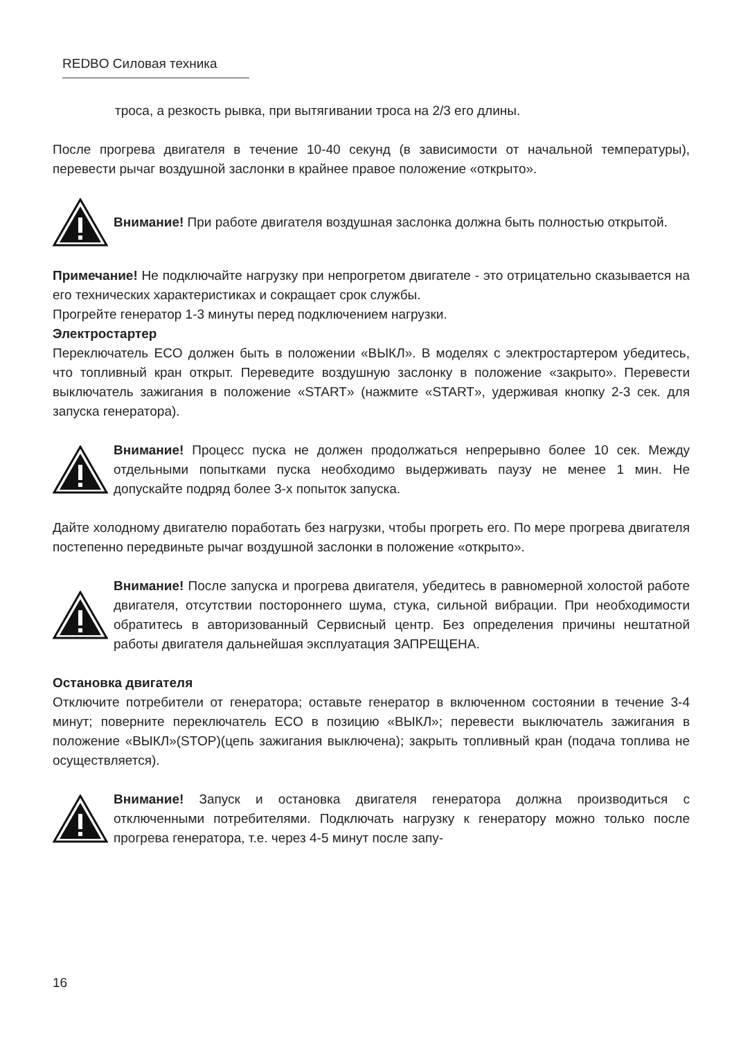REDBO Силовая техника
троса, а резкость рывка, при вытягивании троса на 2/3 его длины.
После прогрева двигателя в течение 10-40 секунд (в зависимости от начальной температуры), перевести рычаг воздушной заслонки в крайнее правое положение «открыто».
Внимание! При работе двигателя воздушная заслонка должна быть полностью открытой.
Примечание! Не подключайте нагрузку при непрогретом двигателе - это отрицательно сказывается на его технических характеристиках и сокращает срок службы.
Прогрейте генератор 1-3 минуты перед подключением нагрузки.
Электростартер
Переключатель ECO должен быть в положении «ВЫКЛ». В моделях с электростартером убедитесь, что топливный кран открыт. Переведите воздушную заслонку в положение «закрыто». Перевести выключатель зажигания в положение «START» (нажмите «START», удерживая кнопку 2-3 сек. для запуска генератора).
Внимание! Процесс пуска не должен продолжаться непрерывно более 10 сек. Между отдельными попытками пуска необходимо выдерживать паузу не менее 1 мин. Не допускайте подряд более 3-х попыток запуска.
Дайте холодному двигателю поработать без нагрузки, чтобы прогреть его. По мере прогрева двигателя постепенно передвиньте рычаг воздушной заслонки в положение «открыто».
Внимание! После запуска и прогрева двигателя, убедитесь в равномерной холостой работе двигателя, отсутствии постороннего шума, стука, сильной вибрации. При необходимости обратитесь в авторизованный Сервисный центр. Без определения причины нештатной работы двигателя дальнейшая эксплуатация ЗАПРЕЩЕНА.
Остановка двигателя
Отключите потребители от генератора; оставьте генератор в включенном состоянии в течение 3-4 минут; поверните переключатель ECO в позицию «ВЫКЛ»; перевести выключатель зажигания в положение «ВЫКЛ»(STOP)(цепь зажигания выключена); закрыть топливный кран (подача топлива не осуществляется).
Внимание! Запуск и остановка двигателя генератора должна производиться с отключенными потребителями. Подключать нагрузку к генератору можно только после прогрева генератора, т.е. через 4-5 минут после запу-
16